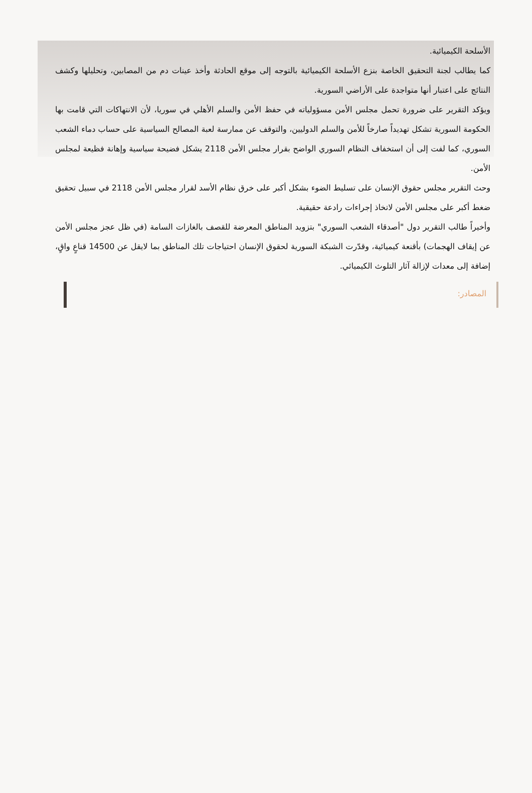الأسلحة الكيميائية.
كما يطالب لجنة التحقيق الخاصة بنزع الأسلحة الكيميائية بالتوجه إلى موقع الحادثة وأخذ عينات دم من المصابين، وتحليلها وكشف النتائج على اعتبار أنها متواجدة على الأراضي السورية.
ويؤكد التقرير على ضرورة تحمل مجلس الأمن مسؤولياته في حفظ الأمن والسلم الأهلي في سوريا، لأن الانتهاكات التي قامت بها الحكومة السورية تشكل تهديداً صارخاً للأمن والسلم الدوليين، والتوقف عن ممارسة لعبة المصالح السياسية على حساب دماء الشعب السوري، كما لفت إلى أن استخفاف النظام السوري الواضح بقرار مجلس الأمن 2118 يشكل فضيحة سياسية وإهانة فظيعة لمجلس الأمن.
وحث التقرير مجلس حقوق الإنسان على تسليط الضوء بشكل أكبر على خرق نظام الأسد لقرار مجلس الأمن 2118 في سبيل تحقيق ضغط أكبر على مجلس الأمن لاتخاذ إجراءات رادعة حقيقية.
وأخيراً طالب التقرير دول "أصدقاء الشعب السوري" بتزويد المناطق المعرضة للقصف بالغازات السامة (في ظل عجز مجلس الأمن عن إيقاف الهجمات) بأقنعة كيميائية، وقدّرت الشبكة السورية لحقوق الإنسان احتياجات تلك المناطق بما لايقل عن 14500 قناعٍ واقٍ، إضافة إلى معدات لإزالة آثار التلوث الكيميائي.
المصادر: